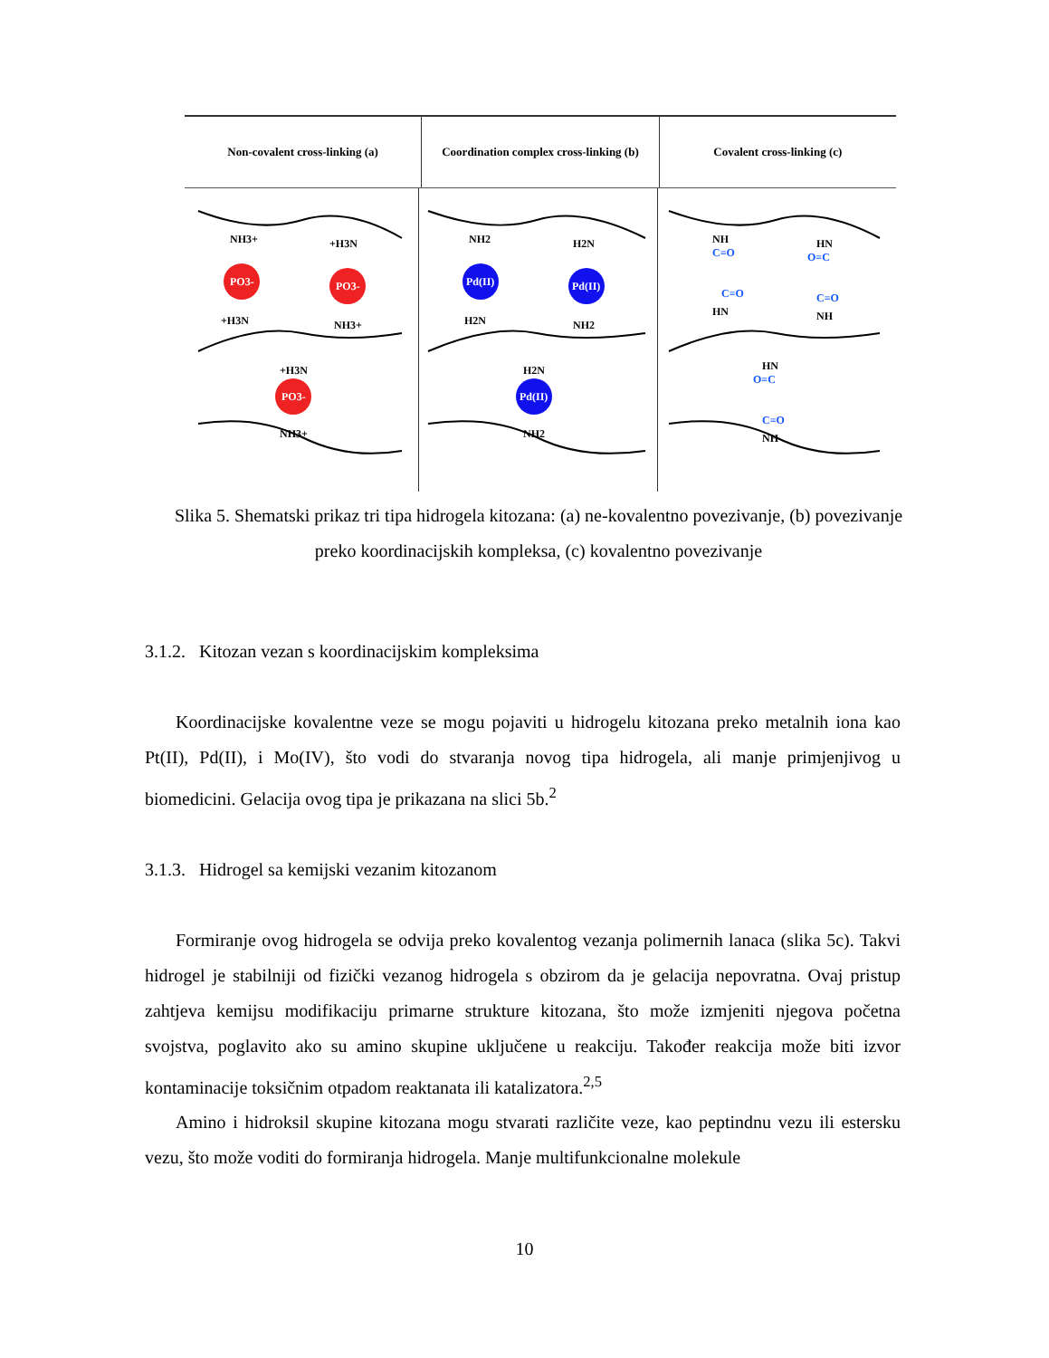Non-covalent cross-linking (a) Coordination complex cross-linking (b)
Covalent cross-linking (c)
PO3-
PO3-
PO3-
NH3+
+H3N
+H3N
NH3+
+H3N
NH3+
Pd(II)
Pd(II)
Pd(II)
NH2
H2N
H2N
NH2
H2N
NH2
NH
C=O
C=O
HN
HN
O=C
C=O
NH
HN
O=C
C=O
NH
Slika 5. Shematski prikaz tri tipa hidrogela kitozana: (a) ne-kovalentno povezivanje, (b) povezivanje preko koordinacijskih kompleksa, (c) kovalentno povezivanje
3.1.2. Kitozan vezan s koordinacijskim kompleksima
Koordinacijske kovalentne veze se mogu pojaviti u hidrogelu kitozana preko metalnih iona kao Pt(II), Pd(II), i Mo(IV), što vodi do stvaranja novog tipa hidrogela, ali manje primjenjivog u biomedicini. Gelacija ovog tipa je prikazana na slici 5b.<sup>2</sup>
3.1.3. Hidrogel sa kemijski vezanim kitozanom
Formiranje ovog hidrogela se odvija preko kovalentog vezanja polimernih lanaca (slika 5c). Takvi hidrogel je stabilniji od fizički vezanog hidrogela s obzirom da je gelacija nepovratna. Ovaj pristup zahtjeva kemijsu modifikaciju primarne strukture kitozana, što može izmjeniti njegova početna svojstva, poglavito ako su amino skupine uključene u reakciju. Također reakcija može biti izvor kontaminacije toksičnim otpadom reaktanata ili katalizatora.<sup>2,5</sup>
Amino i hidroksil skupine kitozana mogu stvarati različite veze, kao peptindnu vezu ili estersku vezu, što može voditi do formiranja hidrogela. Manje multifunkcionalne molekule
10